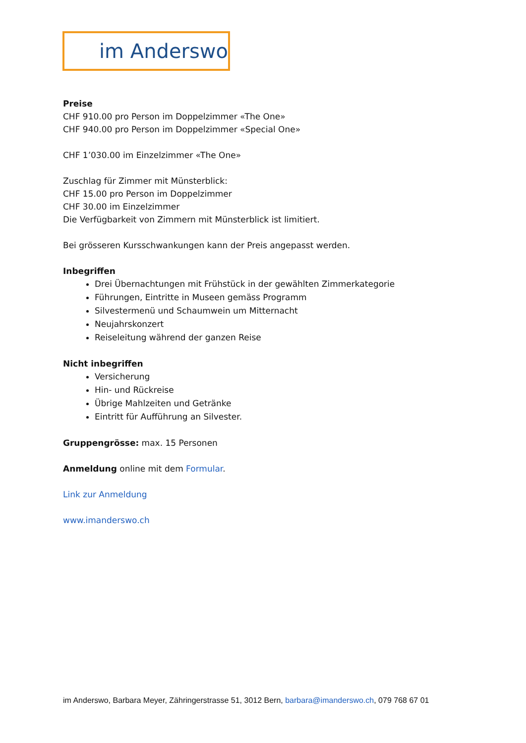im Anderswo
Preise
CHF 910.00 pro Person im Doppelzimmer «The One»
CHF 940.00 pro Person im Doppelzimmer «Special One»
CHF 1’030.00 im Einzelzimmer «The One»
Zuschlag für Zimmer mit Münsterblick:
CHF 15.00 pro Person im Doppelzimmer
CHF 30.00 im Einzelzimmer
Die Verfügbarkeit von Zimmern mit Münsterblick ist limitiert.
Bei grösseren Kursschwankungen kann der Preis angepasst werden.
Inbegriffen
Drei Übernachtungen mit Frühstück in der gewählten Zimmerkategorie
Führungen, Eintritte in Museen gemäss Programm
Silvestermenü und Schaumwein um Mitternacht
Neujahrskonzert
Reiseleitung während der ganzen Reise
Nicht inbegriffen
Versicherung
Hin- und Rückreise
Übrige Mahlzeiten und Getränke
Eintritt für Aufführung an Silvester.
Gruppengrösse: max. 15 Personen
Anmeldung online mit dem Formular.
Link zur Anmeldung
www.imanderswo.ch
im Anderswo, Barbara Meyer, Zähringerstrasse 51, 3012 Bern, barbara@imanderswo.ch, 079 768 67 01